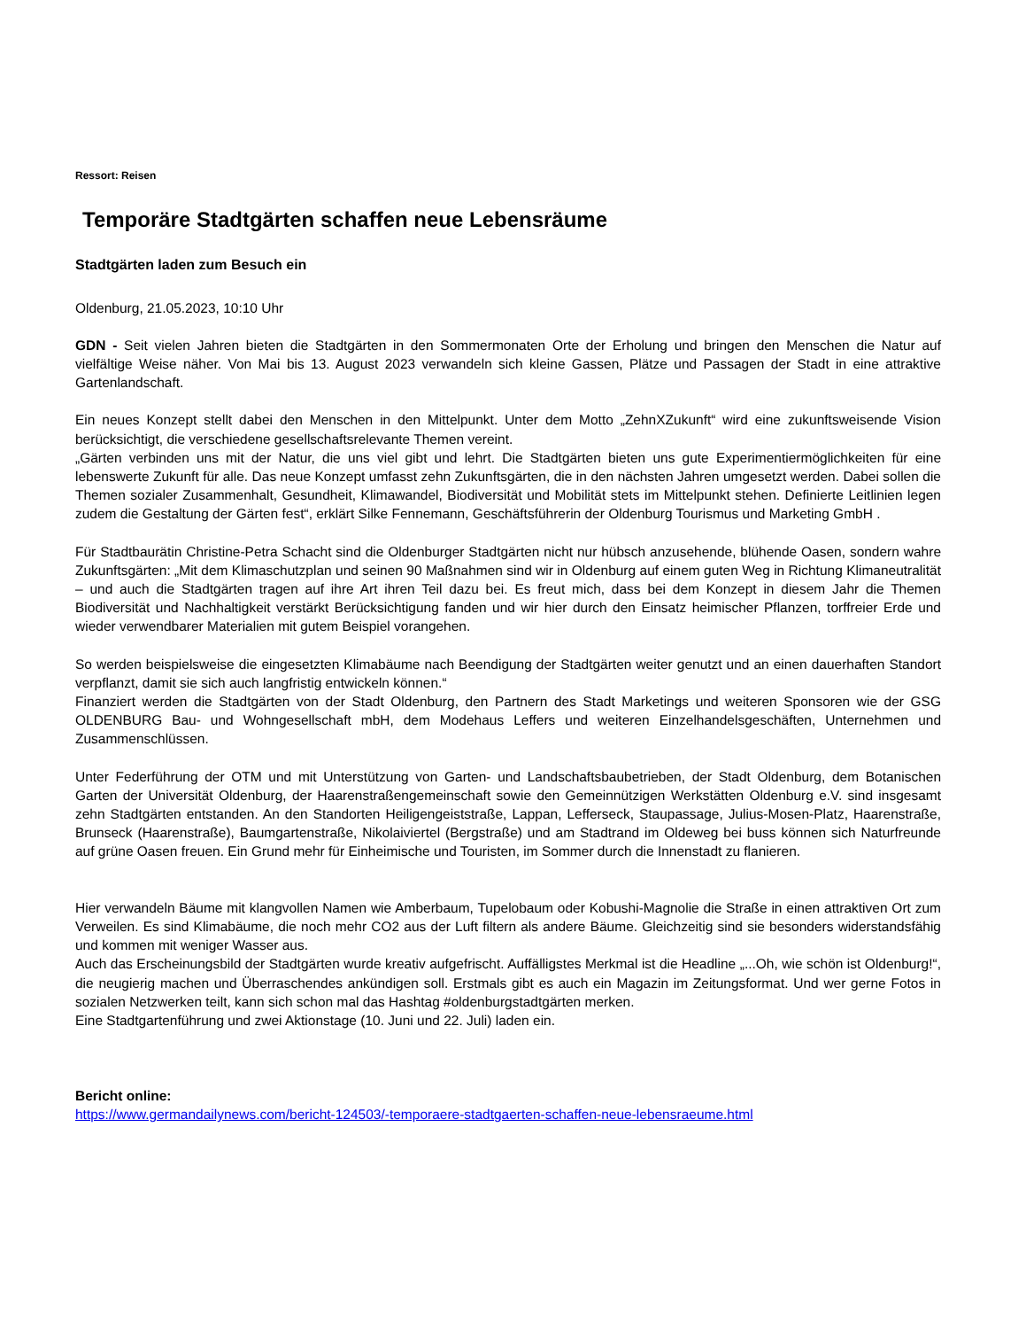Ressort: Reisen
Temporäre Stadtgärten schaffen neue Lebensräume
Stadtgärten laden zum Besuch ein
Oldenburg, 21.05.2023, 10:10 Uhr
GDN - Seit vielen Jahren bieten die Stadtgärten in den Sommermonaten Orte der Erholung und bringen den Menschen die Natur auf vielfältige Weise näher. Von Mai bis 13. August 2023 verwandeln sich kleine Gassen, Plätze und Passagen der Stadt in eine attraktive Gartenlandschaft.
Ein neues Konzept stellt dabei den Menschen in den Mittelpunkt. Unter dem Motto „ZehnXZukunft“ wird eine zukunftsweisende Vision berücksichtigt, die verschiedene gesellschaftsrelevante Themen vereint.
„Gärten verbinden uns mit der Natur, die uns viel gibt und lehrt. Die Stadtgärten bieten uns gute Experimentiermöglichkeiten für eine lebenswerte Zukunft für alle. Das neue Konzept umfasst zehn Zukunftsgärten, die in den nächsten Jahren umgesetzt werden. Dabei sollen die Themen sozialer Zusammenhalt, Gesundheit, Klimawandel, Biodiversität und Mobilität stets im Mittelpunkt stehen. Definierte Leitlinien legen zudem die Gestaltung der Gärten fest“, erklärt Silke Fennemann, Geschäftsführerin der Oldenburg Tourismus und Marketing GmbH .
Für Stadtbaurätin Christine-Petra Schacht sind die Oldenburger Stadtgärten nicht nur hübsch anzusehende, blühende Oasen, sondern wahre Zukunftsgärten: „Mit dem Klimaschutzplan und seinen 90 Maßnahmen sind wir in Oldenburg auf einem guten Weg in Richtung Klimaneutralität – und auch die Stadtgärten tragen auf ihre Art ihren Teil dazu bei. Es freut mich, dass bei dem Konzept in diesem Jahr die Themen Biodiversität und Nachhaltigkeit verstärkt Berücksichtigung fanden und wir hier durch den Einsatz heimischer Pflanzen, torffreier Erde und wieder verwendbarer Materialien mit gutem Beispiel vorangehen.
So werden beispielsweise die eingesetzten Klimabäume nach Beendigung der Stadtgärten weiter genutzt und an einen dauerhaften Standort verpflanzt, damit sie sich auch langfristig entwickeln können.“
Finanziert werden die Stadtgärten von der Stadt Oldenburg, den Partnern des Stadt Marketings und weiteren Sponsoren wie der GSG OLDENBURG Bau- und Wohngesellschaft mbH, dem Modehaus Leffers und weiteren Einzelhandelsgeschäften, Unternehmen und Zusammenschlüssen.
Unter Federführung der OTM und mit Unterstützung von Garten- und Landschaftsbaubetrieben, der Stadt Oldenburg, dem Botanischen Garten der Universität Oldenburg, der Haarenstraßengemeinschaft sowie den Gemeinnützigen Werkstätten Oldenburg e.V. sind insgesamt zehn Stadtgärten entstanden. An den Standorten Heiligengeiststraße, Lappan, Lefferseck, Staupassage, Julius-Mosen-Platz, Haarenstraße, Brunseck (Haarenstraße), Baumgartenstraße, Nikolaiviertel (Bergstraße) und am Stadtrand im Oldeweg bei buss können sich Naturfreunde auf grüne Oasen freuen. Ein Grund mehr für Einheimische und Touristen, im Sommer durch die Innenstadt zu flanieren.
Hier verwandeln Bäume mit klangvollen Namen wie Amberbaum, Tupelobaum oder Kobushi-Magnolie die Straße in einen attraktiven Ort zum Verweilen. Es sind Klimabäume, die noch mehr CO2 aus der Luft filtern als andere Bäume. Gleichzeitig sind sie besonders widerstandsfähig und kommen mit weniger Wasser aus.
Auch das Erscheinungsbild der Stadtgärten wurde kreativ aufgefrischt. Auffälligstes Merkmal ist die Headline „...Oh, wie schön ist Oldenburg!“, die neugierig machen und Überraschendes ankündigen soll. Erstmals gibt es auch ein Magazin im Zeitungsformat. Und wer gerne Fotos in sozialen Netzwerken teilt, kann sich schon mal das Hashtag #oldenburgstadtgärten merken.
Eine Stadtgartenführung und zwei Aktionstage (10. Juni und 22. Juli) laden ein.
Bericht online:
https://www.germandailynews.com/bericht-124503/-temporaere-stadtgaerten-schaffen-neue-lebensraeume.html